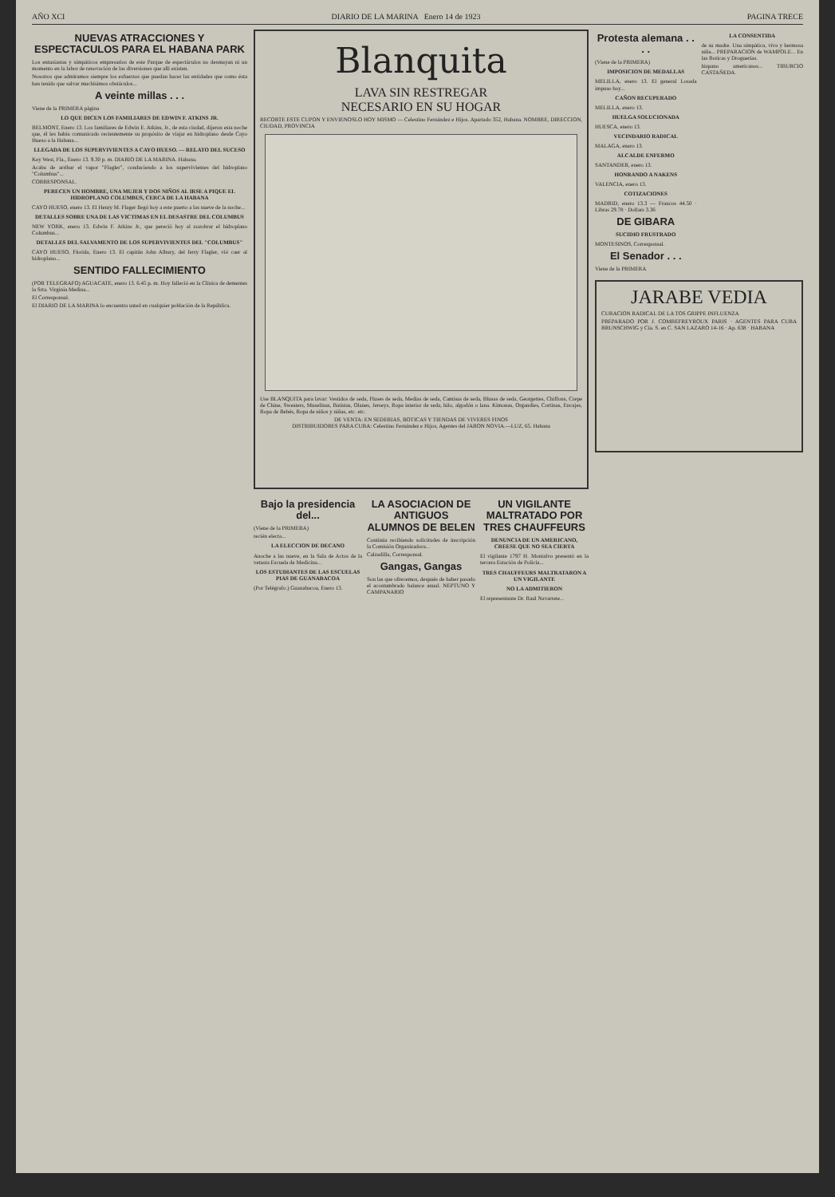AÑO XCI DIARIO DE LA MARINA Enero 14 de 1923 PAGINA TRECE
NUEVAS ATRACCIONES Y ESPECTACULOS PARA EL HABANA PARK
Los entusiastas y simpáticos empresarios de este Parque de espectáculos no desmayan ni un momento en la labor de renovación de las diversiones que allí existen.
Nosotros que admiramos siempre los esfuerzos que puedan hacer las entidades que como ésta han tenido que salvar muchísimos obstáculos...
A veinte millas . . .
Viene de la PRIMERA página
LO QUE DICEN LOS FAMILIARES DE EDWIN F. ATKINS JR.
BELMONT, Enero 13. Los familiares de Edwin E. Atkins, Jr., de esta ciudad, dijeron esta noche que, él les había comunicado recientemente su propósito de viajar en hidroplano desde Cayo Hueso a la Habana...
LLEGADA DE LOS SUPERVIVIENTES A CAYO HUESO. — RELATO DEL SUCESO
Key West, Fla., Enero 13. 9.30 p. m. DIARIO DE LA MARINA. Habana.
Acaba de arribar el vapor "Flagler", conduciendo a los supervivientes del hidroplano "Columbus"...
CORRESPONSAL.
PERECEN UN HOMBRE, UNA MUJER Y DOS NIÑOS AL IRSE A PIQUE EL HIDROPLANO COLUMBUS, CERCA DE LA HABANA
CAYO HUESO, enero 13. El Henry M. Flager llegó hoy a este puerto a las nueve de la noche...
DETALLES SOBRE UNA DE LAS VICTIMAS EN EL DESASTRE DEL COLUMBUS
NEW YORK, enero 13. Edwin F. Atkins Jr., que pereció hoy al zozobrar el hidroplano Columbus...
DETALLES DEL SALVAMENTO DE LOS SUPERVIVIENTES DEL "COLUMBUS"
CAYO HUESO, Florida, Enero 13. El capitán John Albury, del ferry Flagler, vió caer al hidroplano...
SENTIDO FALLECIMIENTO
(POR TELEGRAFO) AGUACATE, enero 13. 6.45 p. m. Hoy falleció en la Clínica de dementes la Srta. Virginia Medina...
El Corresponsal.
El DIARIO DE LA MARINA lo encuentra usted en cualquier población de la República.
Blanquita
LAVA SIN RESTREGAR
NECESARIO EN SU HOGAR
RECORTE ESTE CUPON Y ENVIENOSLO HOY MISMO — Celestino Fernández e Hijos. Apartado 352, Habana. NOMBRE, DIRECCION, CIUDAD, PROVINCIA
Use BLANQUITA para lavar: Vestidos de seda, Fluses de seda, Medias de seda, Camisas de seda, Blusas de seda, Georgettes, Chiffons, Crepe de Chine, Sweaters, Muselinas, Batistas, Olanes, Jerseys, Ropa interior de seda, hilo, algodón o lana. Kimonas, Organdíes, Cortinas, Encajes, Ropa de Bebés, Ropa de niños y niñas, etc. etc.
DE VENTA: EN SEDERIAS, BOTICAS Y TIENDAS DE VIVERES FINOS
DISTRIBUIDORES PARA CUBA: Celestino Fernández e Hijos, Agentes del JABON NOVIA.—LUZ, 65. Habana
Bajo la presidencia del...
(Viene de la PRIMERA)
recién electa...
LA ELECCION DE DECANO
Anoche a las nueve, en la Sala de Actos de la vetusta Escuela de Medicina...
LOS ESTUDIANTES DE LAS ESCUELAS PIAS DE GUANABACOA
(Por Telégrafo.) Guanabacoa, Enero 13.
LA ASOCIACION DE ANTIGUOS ALUMNOS DE BELEN
Continúa recibiendo solicitudes de inscripción la Comisión Organizadora...
Calzadilla, Corresponsal.
Gangas, Gangas
Son las que ofrecemos, después de haber pasado el acostumbrado balance anual. NEPTUNO Y CAMPANARIO
UN VIGILANTE MALTRATADO POR TRES CHAUFFEURS
DENUNCIA DE UN AMERICANO, CREESE QUE NO SEA CIERTA
El vigilante 1797 H. Montalvo presentó en la tercera Estación de Policía...
TRES CHAUFFEURS MALTRATARON A UN VIGILANTE
NO LA ADMITIERON
El representante Dr. Raul Navarrete...
Protesta alemana . . . .
(Viene de la PRIMERA)
IMPOSICION DE MEDALLAS
MELILLA, enero 13. El general Losada impuso hoy...
CAÑON RECUPERADO
MELILLA, enero 13.
HUELGA SOLUCIONADA
HUESCA, enero 13.
VECINDARIO RADICAL
MALAGA, enero 13.
ALCALDE ENFERMO
SANTANDER, enero 13.
HONRANDO A NAKENS
VALENCIA, enero 13.
COTIZACIONES
MADRID, enero 13.3 — Francos 44.50 · Libras 29.78 · Dollars 3.36
DE GIBARA
SUCIDIO FRUSTRADO
MONTESINOS, Corresponsal.
El Senador . . .
Viene de la PRIMERA
LA CONSENTIDA
de su madre. Una simpática, viva y hermosa niña... PREPARACION de WAMPOLE... En las Boticas y Droguerías.
hispano americanos... TIBURCIO CASTAÑEDA.
JARABE VEDIA
CURACION RADICAL DE LA TOS GRIPPE INFLUENZA
PREPARADO POR J. COMBEFREYROUX PARIS · AGENTES PARA CUBA BRUNSCHWIG y Cía. S. en C. SAN LAZARO 14-16 · Ap. 638 · HABANA